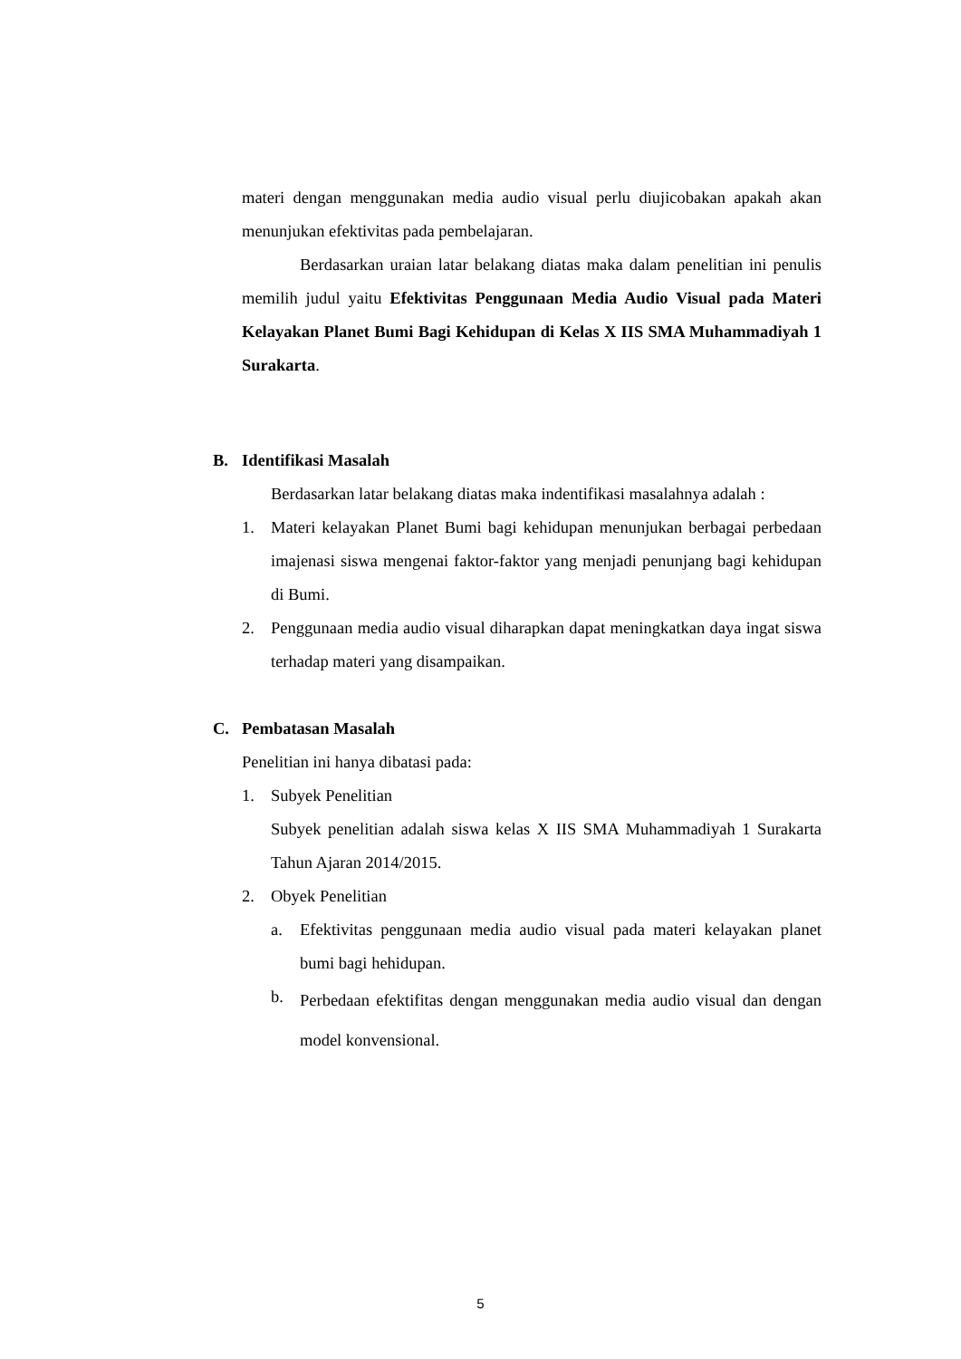materi dengan menggunakan media audio visual perlu diujicobakan apakah akan menunjukan efektivitas pada pembelajaran.
Berdasarkan uraian latar belakang diatas maka dalam penelitian ini penulis memilih judul yaitu Efektivitas Penggunaan Media Audio Visual pada Materi Kelayakan Planet Bumi Bagi Kehidupan di Kelas X IIS SMA Muhammadiyah 1 Surakarta.
B. Identifikasi Masalah
Berdasarkan latar belakang diatas maka indentifikasi masalahnya adalah :
1. Materi kelayakan Planet Bumi bagi kehidupan menunjukan berbagai perbedaan imajenasi siswa mengenai faktor-faktor yang menjadi penunjang bagi kehidupan di Bumi.
2. Penggunaan media audio visual diharapkan dapat meningkatkan daya ingat siswa terhadap materi yang disampaikan.
C. Pembatasan Masalah
Penelitian ini hanya dibatasi pada:
1. Subyek Penelitian
Subyek penelitian adalah siswa kelas X IIS SMA Muhammadiyah 1 Surakarta Tahun Ajaran 2014/2015.
2. Obyek Penelitian
a. Efektivitas penggunaan media audio visual pada materi kelayakan planet bumi bagi hehidupan.
b.
Perbedaan efektifitas dengan menggunakan media audio visual dan dengan model konvensional.
5